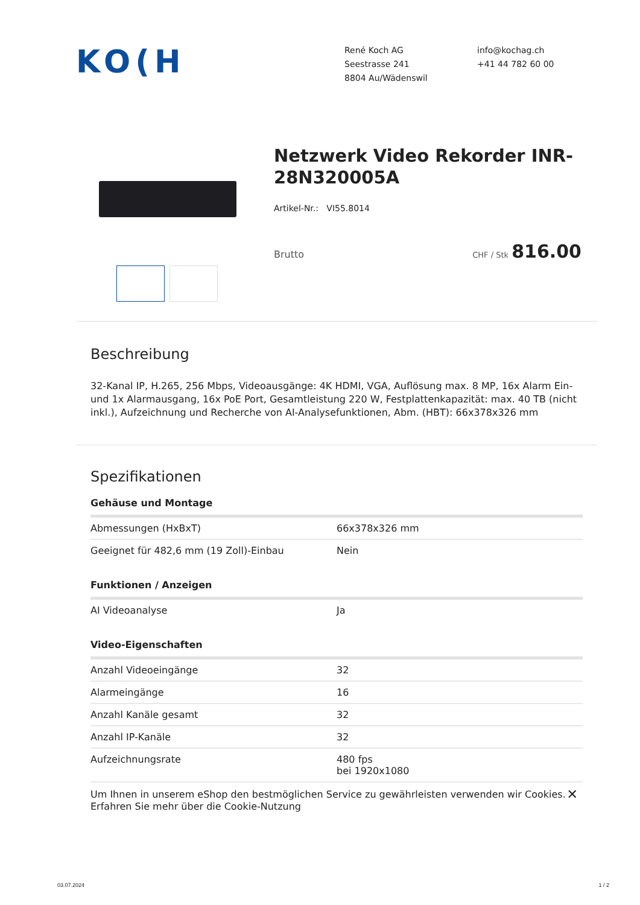KO(H
René Koch AG
Seestrasse 241
8804 Au/Wädenswil
info@kochag.ch
+41 44 782 60 00
Netzwerk Video Rekorder INR-28N320005A
Artikel-Nr.: VI55.8014
Brutto CHF / Stk 816.00
Beschreibung
32-Kanal IP, H.265, 256 Mbps, Videoausgänge: 4K HDMI, VGA, Auflösung max. 8 MP, 16x Alarm Ein- und 1x Alarmausgang, 16x PoE Port, Gesamtleistung 220 W, Festplattenkapazität: max. 40 TB (nicht inkl.), Aufzeichnung und Recherche von AI-Analysefunktionen, Abm. (HBT): 66x378x326 mm
Spezifikationen
Gehäuse und Montage
| Abmessungen (HxBxT) | 66x378x326 mm |
| Geeignet für 482,6 mm (19 Zoll)-Einbau | Nein |
Funktionen / Anzeigen
| AI Videoanalyse | Ja |
Video-Eigenschaften
| Anzahl Videoeingänge | 32 |
| Alarmeingänge | 16 |
| Anzahl Kanäle gesamt | 32 |
| Anzahl IP-Kanäle | 32 |
| Aufzeichnungsrate | 480 fps bei 1920x1080 |
Um Ihnen in unserem eShop den bestmöglichen Service zu gewährleisten verwenden wir Cookies.
Erfahren Sie mehr über die Cookie-Nutzung ✕
03.07.2024 1 / 2